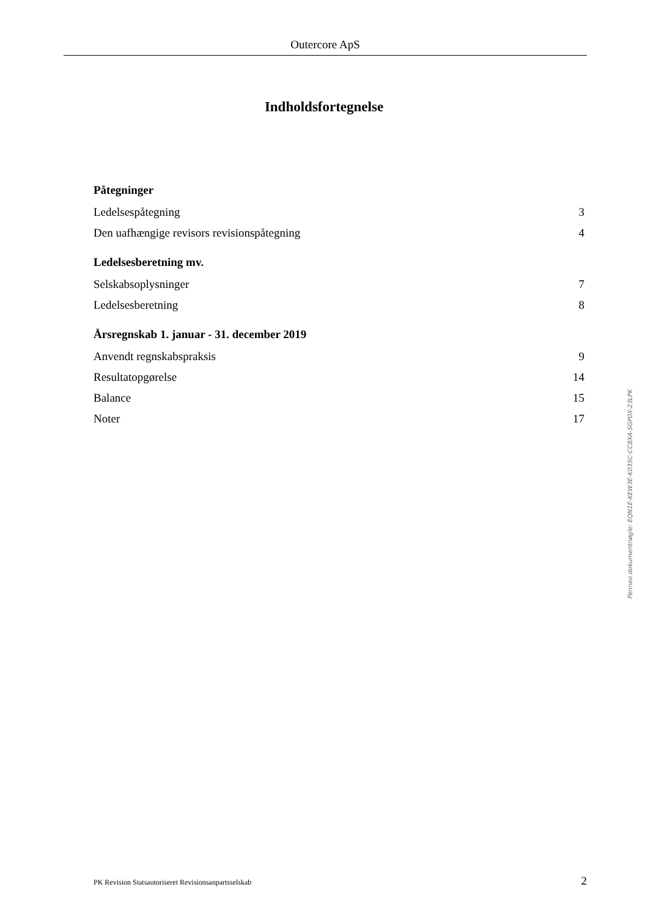Outercore ApS
Indholdsfortegnelse
Påtegninger
Ledelsespåtegning 3
Den uafhængige revisors revisionspåtegning 4
Ledelsesberetning mv.
Selskabsoplysninger 7
Ledelsesberetning 8
Årsregnskab 1. januar - 31. december 2019
Anvendt regnskabspraksis 9
Resultatopgørelse 14
Balance 15
Noter 17
Penneo dokumentnøgle: EQN1E-KEW3E-K035C-CC8XA-SGP0X-23LPK
PK Revision Statsautoriseret Revisionsanpartsselskab 2